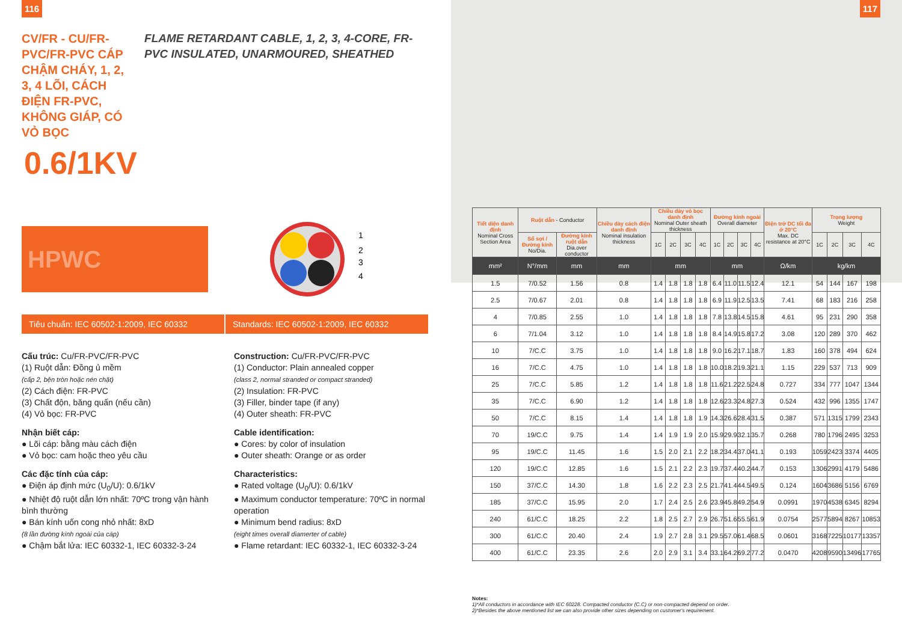116
CV/FR - CU/FR-PVC/FR-PVC CÁP CHẬM CHÁY, 1, 2, 3, 4 LÕI, CÁCH ĐIỆN FR-PVC, KHÔNG GIÁP, CÓ VỎ BỌC
FLAME RETARDANT CABLE, 1, 2, 3, 4-CORE, FR-PVC INSULATED, UNARMOURED, SHEATHED
0.6/1KV
HPWC
1
2
3
4
Tiêu chuẩn: IEC 60502-1:2009, IEC 60332
Standards: IEC 60502-1:2009, IEC 60332
Cấu trúc: Cu/FR-PVC/FR-PVC
(1) Ruột dẫn: Đồng ủ mềm
(cấp 2, bện tròn hoặc nén chặt)
(2) Cách điện: FR-PVC
(3) Chất độn, băng quấn (nếu cần)
(4) Vỏ bọc: FR-PVC
Nhận biết cáp:
● Lõi cáp: bằng màu cách điện
● Vỏ bọc: cam hoặc theo yêu cầu
Các đặc tính của cáp:
● Điện áp định mức (U<sub>0</sub>/U): 0.6/1kV
● Nhiệt độ ruột dẫn lớn nhất: 70ºC trong vận hành bình thường
● Bán kính uốn cong nhỏ nhất: 8xD
(8 lần đường kính ngoài của cáp)
● Chậm bắt lửa: IEC 60332-1, IEC 60332-3-24
Construction: Cu/FR-PVC/FR-PVC
(1) Conductor: Plain annealed copper
(class 2, normal stranded or compact stranded)
(2) Insulation: FR-PVC
(3) Filler, binder tape (if any)
(4) Outer sheath: FR-PVC
Cable identification:
● Cores: by color of insulation
● Outer sheath: Orange or as order
Characteristics:
● Rated voltage (U<sub>0</sub>/U): 0.6/1kV
● Maximum conductor temperature: 70ºC in normal operation
● Minimum bend radius: 8xD
(eight times overall diamerter of cable)
● Flame retardant: IEC 60332-1, IEC 60332-3-24
117
| Tiết diện danh định Nominal Cross Section Area | Ruột dẫn - Conductor | | Chiều dày cách điện danh định Nominal insulation thickness | Chiều dày vỏ bọc danh định Nominal Outer sheath thickness | | | | Đường kính ngoài Overall diameter | | | | Điện trở DC tối đa ở 20°C Max. DC resistance at 20°C | Trọng lượng Weight | | | |
| --- | --- | --- | --- | --- | --- | --- | --- | --- | --- | --- | --- | --- | --- | --- | --- | --- |
| | Số sợi / Đường kính No/Dia. | Đường kính ruột dẫn Dia.over conductor | | 1C | 2C | 3C | 4C | 1C | 2C | 3C | 4C | | 1C | 2C | 3C | 4C |
| mm² | N°/mm | mm | mm | mm | | | | mm | | | | Ω/km | kg/km | | | |
| 1.5 | 7/0.52 | 1.56 | 0.8 | 1.4 | 1.8 | 1.8 | 1.8 | 6.4 | 11.0 | 11.5 | 12.4 | 12.1 | 54 | 144 | 167 | 198 |
| 2.5 | 7/0.67 | 2.01 | 0.8 | 1.4 | 1.8 | 1.8 | 1.8 | 6.9 | 11.9 | 12.5 | 13.5 | 7.41 | 68 | 183 | 216 | 258 |
| 4 | 7/0.85 | 2.55 | 1.0 | 1.4 | 1.8 | 1.8 | 1.8 | 7.8 | 13.8 | 14.5 | 15.8 | 4.61 | 95 | 231 | 290 | 358 |
| 6 | 7/1.04 | 3.12 | 1.0 | 1.4 | 1.8 | 1.8 | 1.8 | 8.4 | 14.9 | 15.8 | 17.2 | 3.08 | 120 | 289 | 370 | 462 |
| 10 | 7/C.C | 3.75 | 1.0 | 1.4 | 1.8 | 1.8 | 1.8 | 9.0 | 16.2 | 17.1 | 18.7 | 1.83 | 160 | 378 | 494 | 624 |
| 16 | 7/C.C | 4.75 | 1.0 | 1.4 | 1.8 | 1.8 | 1.8 | 10.0 | 18.2 | 19.3 | 21.1 | 1.15 | 229 | 537 | 713 | 909 |
| 25 | 7/C.C | 5.85 | 1.2 | 1.4 | 1.8 | 1.8 | 1.8 | 11.6 | 21.2 | 22.5 | 24.8 | 0.727 | 334 | 777 | 1047 | 1344 |
| 35 | 7/C.C | 6.90 | 1.2 | 1.4 | 1.8 | 1.8 | 1.8 | 12.6 | 23.3 | 24.8 | 27.3 | 0.524 | 432 | 996 | 1355 | 1747 |
| 50 | 7/C.C | 8.15 | 1.4 | 1.4 | 1.8 | 1.8 | 1.9 | 14.3 | 26.6 | 28.4 | 31.5 | 0.387 | 571 | 1315 | 1799 | 2343 |
| 70 | 19/C.C | 9.75 | 1.4 | 1.4 | 1.9 | 1.9 | 2.0 | 15.9 | 29.9 | 32.1 | 35.7 | 0.268 | 780 | 1796 | 2495 | 3253 |
| 95 | 19/C.C | 11.45 | 1.6 | 1.5 | 2.0 | 2.1 | 2.2 | 18.2 | 34.4 | 37.0 | 41.1 | 0.193 | 1059 | 2423 | 3374 | 4405 |
| 120 | 19/C.C | 12.85 | 1.6 | 1.5 | 2.1 | 2.2 | 2.3 | 19.7 | 37.4 | 40.2 | 44.7 | 0.153 | 1306 | 2991 | 4179 | 5486 |
| 150 | 37/C.C | 14.30 | 1.8 | 1.6 | 2.2 | 2.3 | 2.5 | 21.7 | 41.4 | 44.5 | 49.5 | 0.124 | 1604 | 3686 | 5156 | 6769 |
| 185 | 37/C.C | 15.95 | 2.0 | 1.7 | 2.4 | 2.5 | 2.6 | 23.9 | 45.8 | 49.2 | 54.9 | 0.0991 | 1970 | 4538 | 6345 | 8294 |
| 240 | 61/C.C | 18.25 | 2.2 | 1.8 | 2.5 | 2.7 | 2.9 | 26.7 | 51.6 | 55.5 | 61.9 | 0.0754 | 2577 | 5894 | 8267 | 10853 |
| 300 | 61/C.C | 20.40 | 2.4 | 1.9 | 2.7 | 2.8 | 3.1 | 29.5 | 57.0 | 61.4 | 68.5 | 0.0601 | 3168 | 7225 | 10177 | 13357 |
| 400 | 61/C.C | 23.35 | 2.6 | 2.0 | 2.9 | 3.1 | 3.4 | 33.1 | 64.2 | 69.2 | 77.2 | 0.0470 | 4208 | 9590 | 13496 | 17765 |
Notes:
1)*All conductors in accordance with IEC 60228. Compacted conductor (C.C) or non-compacted depend on order.
2)*Besides the above mentioned list we can also provide other sizes depending on customer's requirement.